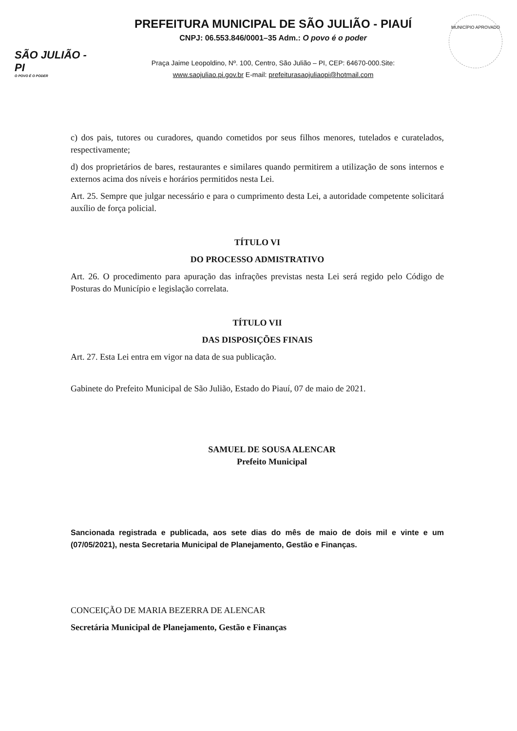SÃO JULIÃO - PI
O POVO É O PODER
PREFEITURA MUNICIPAL DE SÃO JULIÃO - PIAUÍ
CNPJ: 06.553.846/0001–35 Adm.: O povo é o poder
Praça Jaime Leopoldino, Nº. 100, Centro, São Julião – PI, CEP: 64670-000.Site:
www.saojuliao.pi.gov.br E-mail: prefeiturasaojuliaopi@hotmail.com
MUNICÍPIO APROVADO
c) dos pais, tutores ou curadores, quando cometidos por seus filhos menores, tutelados e curatelados, respectivamente;
d) dos proprietários de bares, restaurantes e similares quando permitirem a utilização de sons internos e externos acima dos níveis e horários permitidos nesta Lei.
Art. 25. Sempre que julgar necessário e para o cumprimento desta Lei, a autoridade competente solicitará auxílio de força policial.
TÍTULO VI
DO PROCESSO ADMISTRATIVO
Art. 26. O procedimento para apuração das infrações previstas nesta Lei será regido pelo Código de Posturas do Município e legislação correlata.
TÍTULO VII
DAS DISPOSIÇÕES FINAIS
Art. 27. Esta Lei entra em vigor na data de sua publicação.
Gabinete do Prefeito Municipal de São Julião, Estado do Piauí, 07 de maio de 2021.
SAMUEL DE SOUSA ALENCAR
Prefeito Municipal
Sancionada registrada e publicada, aos sete dias do mês de maio de dois mil e vinte e um (07/05/2021), nesta Secretaria Municipal de Planejamento, Gestão e Finanças.
CONCEIÇÃO DE MARIA BEZERRA DE ALENCAR
Secretária Municipal de Planejamento, Gestão e Finanças